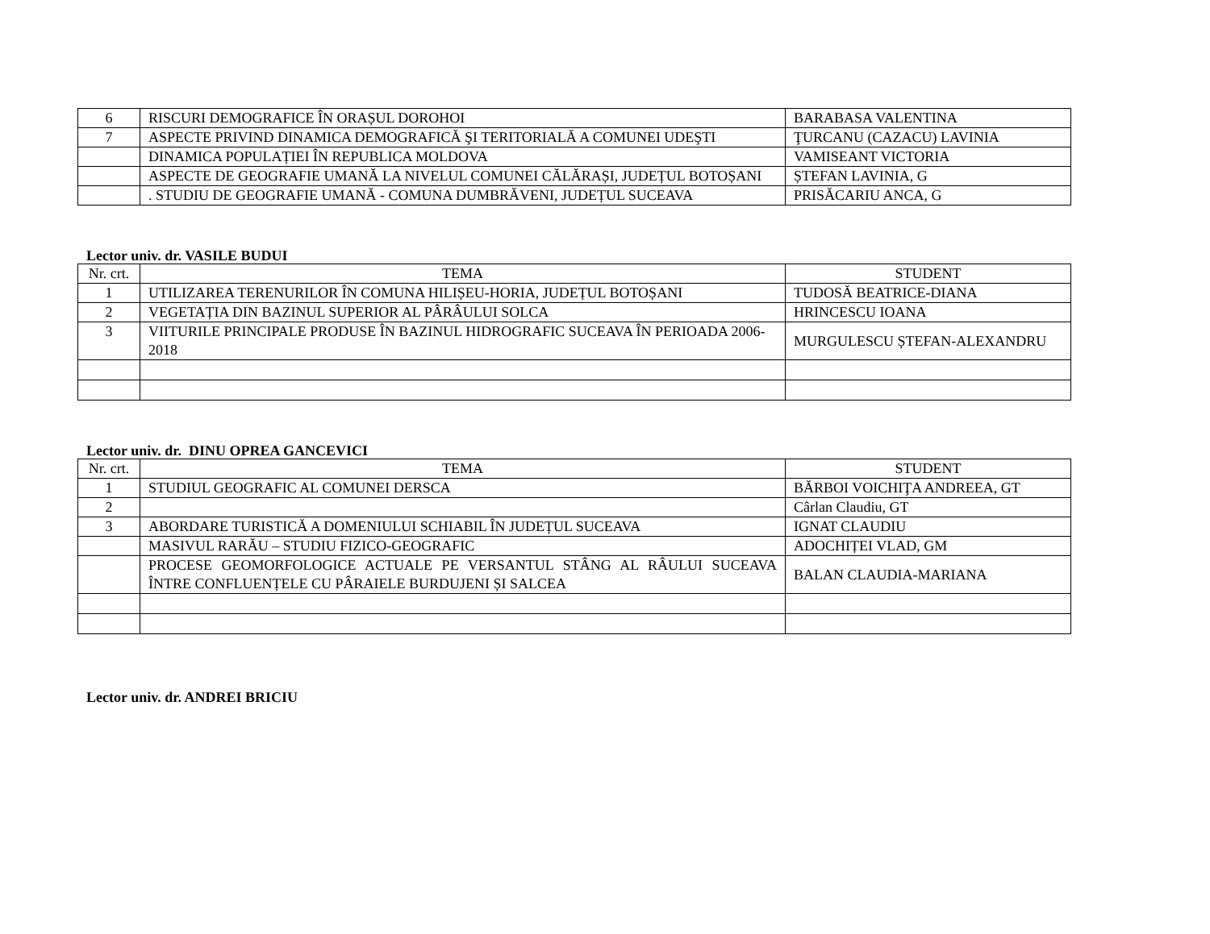| 6 | RISCURI DEMOGRAFICE ÎN ORAȘUL DOROHOI | BARABASA VALENTINA |
| 7 | ASPECTE PRIVIND DINAMICA DEMOGRAFICĂ ŞI TERITORIALĂ A COMUNEI UDEŞTI | ŢURCANU (CAZACU) LAVINIA |
| | DINAMICA POPULAȚIEI ÎN REPUBLICA MOLDOVA | VAMISEANT VICTORIA |
| | ASPECTE DE GEOGRAFIE UMANĂ LA NIVELUL COMUNEI CĂLĂRAȘI, JUDEȚUL BOTOȘANI | ȘTEFAN LAVINIA, G |
| | . STUDIU DE GEOGRAFIE UMANĂ - COMUNA DUMBRĂVENI, JUDEȚUL SUCEAVA | PRISĂCARIU ANCA, G |
Lector univ. dr. VASILE BUDUI
| Nr. crt. | TEMA | STUDENT |
| --- | --- | --- |
| 1 | UTILIZAREA TERENURILOR ÎN COMUNA HILIȘEU-HORIA, JUDEȚUL BOTOȘANI | TUDOSĂ BEATRICE-DIANA |
| 2 | VEGETAȚIA DIN BAZINUL SUPERIOR AL PÂRÂULUI SOLCA | HRINCESCU IOANA |
| 3 | VIITURILE PRINCIPALE PRODUSE ÎN BAZINUL HIDROGRAFIC SUCEAVA ÎN PERIOADA 2006-2018 | MURGULESCU ȘTEFAN-ALEXANDRU |
Lector univ. dr. DINU OPREA GANCEVICI
| Nr. crt. | TEMA | STUDENT |
| --- | --- | --- |
| 1 | STUDIUL GEOGRAFIC AL COMUNEI DERSCA | BĂRBOI VOICHIŢA ANDREEA, GT |
| 2 | | Cârlan Claudiu, GT |
| 3 | ABORDARE TURISTICĂ A DOMENIULUI SCHIABIL ÎN JUDEȚUL SUCEAVA | IGNAT CLAUDIU |
| | MASIVUL RARĂU – STUDIU FIZICO-GEOGRAFIC | ADOCHIȚEI VLAD, GM |
| | PROCESE GEOMORFOLOGICE ACTUALE PE VERSANTUL STÂNG AL RÂULUI SUCEAVA ÎNTRE CONFLUENȚELE CU PÂRAIELE BURDUJENI ȘI SALCEA | BALAN CLAUDIA-MARIANA |
Lector univ. dr. ANDREI BRICIU